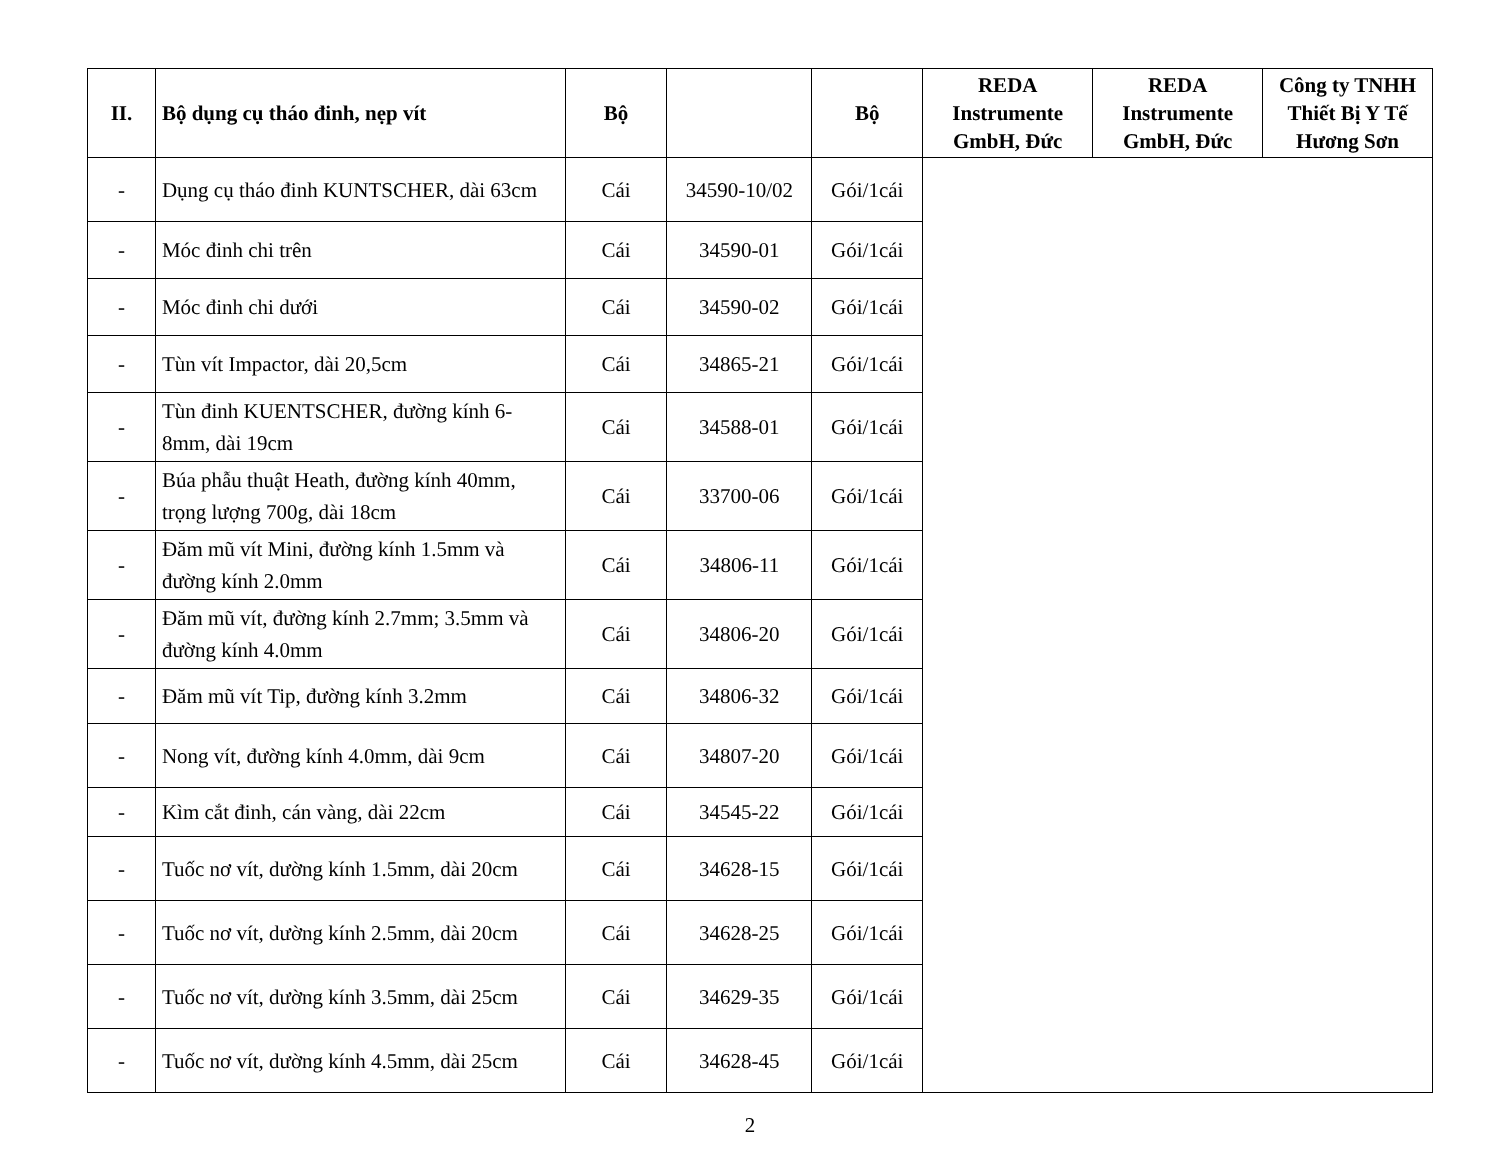| II. | Bộ dụng cụ tháo đinh, nẹp vít | Bộ | | Bộ | REDA Instrumente GmbH, Đức | REDA Instrumente GmbH, Đức | Công ty TNHH Thiết Bị Y Tế Hương Sơn |
| --- | --- | --- | --- | --- | --- | --- | --- |
| - | Dụng cụ tháo đinh KUNTSCHER, dài 63cm | Cái | 34590-10/02 | Gói/1cái | | | |
| - | Móc đinh chi trên | Cái | 34590-01 | Gói/1cái | | | |
| - | Móc đinh chi dưới | Cái | 34590-02 | Gói/1cái | | | |
| - | Tùn vít Impactor, dài 20,5cm | Cái | 34865-21 | Gói/1cái | | | |
| - | Tùn đinh KUENTSCHER, đường kính 6-8mm, dài 19cm | Cái | 34588-01 | Gói/1cái | | | |
| - | Búa phẫu thuật Heath, đường kính 40mm, trọng lượng 700g, dài 18cm | Cái | 33700-06 | Gói/1cái | | | |
| - | Đăm mũ vít Mini, đường kính 1.5mm và đường kính 2.0mm | Cái | 34806-11 | Gói/1cái | | | |
| - | Đăm mũ vít, đường kính 2.7mm; 3.5mm và đường kính 4.0mm | Cái | 34806-20 | Gói/1cái | | | |
| - | Đăm mũ vít Tip, đường kính 3.2mm | Cái | 34806-32 | Gói/1cái | | | |
| - | Nong vít, đường kính 4.0mm, dài 9cm | Cái | 34807-20 | Gói/1cái | | | |
| - | Kìm cắt đinh, cán vàng, dài 22cm | Cái | 34545-22 | Gói/1cái | | | |
| - | Tuốc nơ vít, dường kính 1.5mm, dài 20cm | Cái | 34628-15 | Gói/1cái | | | |
| - | Tuốc nơ vít, dường kính 2.5mm, dài 20cm | Cái | 34628-25 | Gói/1cái | | | |
| - | Tuốc nơ vít, dường kính 3.5mm, dài 25cm | Cái | 34629-35 | Gói/1cái | | | |
| - | Tuốc nơ vít, dường kính 4.5mm, dài 25cm | Cái | 34628-45 | Gói/1cái | | | |
2